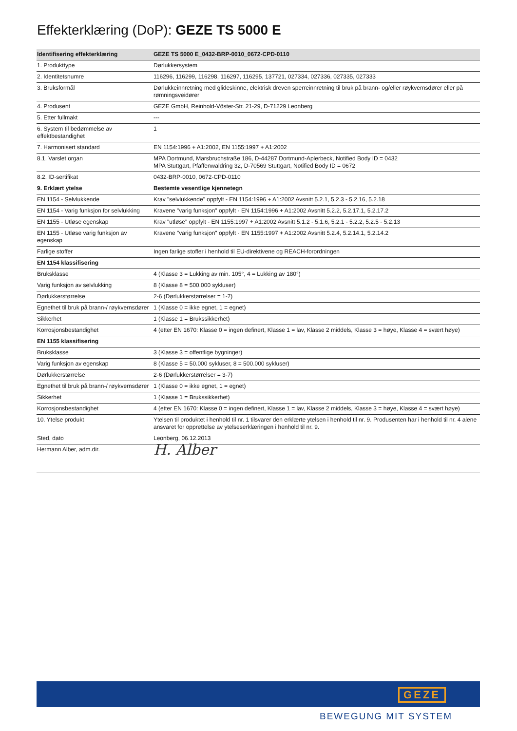Effekterklæring (DoP): GEZE TS 5000 E
| Identifisering effekterklæring | GEZE TS 5000 E_0432-BRP-0010_0672-CPD-0110 |
| --- | --- |
| 1. Produkttype | Dørlukkersystem |
| 2. Identitetsnumre | 116296, 116299, 116298, 116297, 116295, 137721, 027334, 027336, 027335, 027333 |
| 3. Bruksformål | Dørlukkeinnretning med glideskinne, elektrisk dreven sperreinnretning til bruk på brann- og/eller røykvernsdører eller på rømningsveidører |
| 4. Produsent | GEZE GmbH, Reinhold-Vöster-Str. 21-29, D-71229 Leonberg |
| 5. Etter fullmakt | --- |
| 6. System til bedømmelse av effektbestandighet | 1 |
| 7. Harmonisert standard | EN 1154:1996 + A1:2002, EN 1155:1997 + A1:2002 |
| 8.1. Varslet organ | MPA Dortmund, Marsbruchstraße 186, D-44287 Dortmund-Aplerbeck, Notified Body ID = 0432 MPA Stuttgart, Pfaffenwaldring 32, D-70569 Stuttgart, Notified Body ID = 0672 |
| 8.2. ID-sertifikat | 0432-BRP-0010, 0672-CPD-0110 |
| 9. Erklært ytelse | Bestemte vesentlige kjennetegn |
| EN 1154 - Selvlukkende | Krav "selvlukkende" oppfylt - EN 1154:1996 + A1:2002 Avsnitt 5.2.1, 5.2.3 - 5.2.16, 5.2.18 |
| EN 1154 - Varig funksjon for selvlukking | Kravene "varig funksjon" oppfylt - EN 1154:1996 + A1:2002 Avsnitt 5.2.2, 5.2.17.1, 5.2.17.2 |
| EN 1155 - Utløse egenskap | Krav "utløse" oppfylt - EN 1155:1997 + A1:2002 Avsnitt 5.1.2 - 5.1.6, 5.2.1 - 5.2.2, 5.2.5 - 5.2.13 |
| EN 1155 - Utløse varig funksjon av egenskap | Kravene "varig funksjon" oppfylt - EN 1155:1997 + A1:2002 Avsnitt 5.2.4, 5.2.14.1, 5.2.14.2 |
| Farlige stoffer | Ingen farlige stoffer i henhold til EU-direktivene og REACH-forordningen |
| EN 1154 klassifisering | |
| Bruksklasse | 4 (Klasse 3 = Lukking av min. 105°, 4 = Lukking av 180°) |
| Varig funksjon av selvlukking | 8 (Klasse 8 = 500.000 sykluser) |
| Dørlukkerstørrelse | 2-6 (Dørlukkerstørrelser = 1-7) |
| Egnethet til bruk på brann-/ røykvernsdører | 1 (Klasse 0 = ikke egnet, 1 = egnet) |
| Sikkerhet | 1 (Klasse 1 = Brukssikkerhet) |
| Korrosjonsbestandighet | 4 (etter EN 1670: Klasse 0 = ingen definert, Klasse 1 = lav, Klasse 2 middels, Klasse 3 = høye, Klasse 4 = svært høye) |
| EN 1155 klassifisering | |
| Bruksklasse | 3 (Klasse 3 = offentlige bygninger) |
| Varig funksjon av egenskap | 8 (Klasse 5 = 50.000 sykluser, 8 = 500.000 sykluser) |
| Dørlukkerstørrelse | 2-6 (Dørlukkerstørrelser = 3-7) |
| Egnethet til bruk på brann-/ røykvernsdører | 1 (Klasse 0 = ikke egnet, 1 = egnet) |
| Sikkerhet | 1 (Klasse 1 = Brukssikkerhet) |
| Korrosjonsbestandighet | 4 (etter EN 1670: Klasse 0 = ingen definert, Klasse 1 = lav, Klasse 2 middels, Klasse 3 = høye, Klasse 4 = svært høye) |
| 10. Ytelse produkt | Ytelsen til produktet i henhold til nr. 1 tilsvarer den erklærte ytelsen i henhold til nr. 9. Produsenten har i henhold til nr. 4 alene ansvaret for opprettelse av ytelseserklæringen i henhold til nr. 9. |
| Sted, dato | Leonberg, 06.12.2013 |
| Hermann Alber, adm.dir. | H. Alber |
GEZE
BEWEGUNG MIT SYSTEM